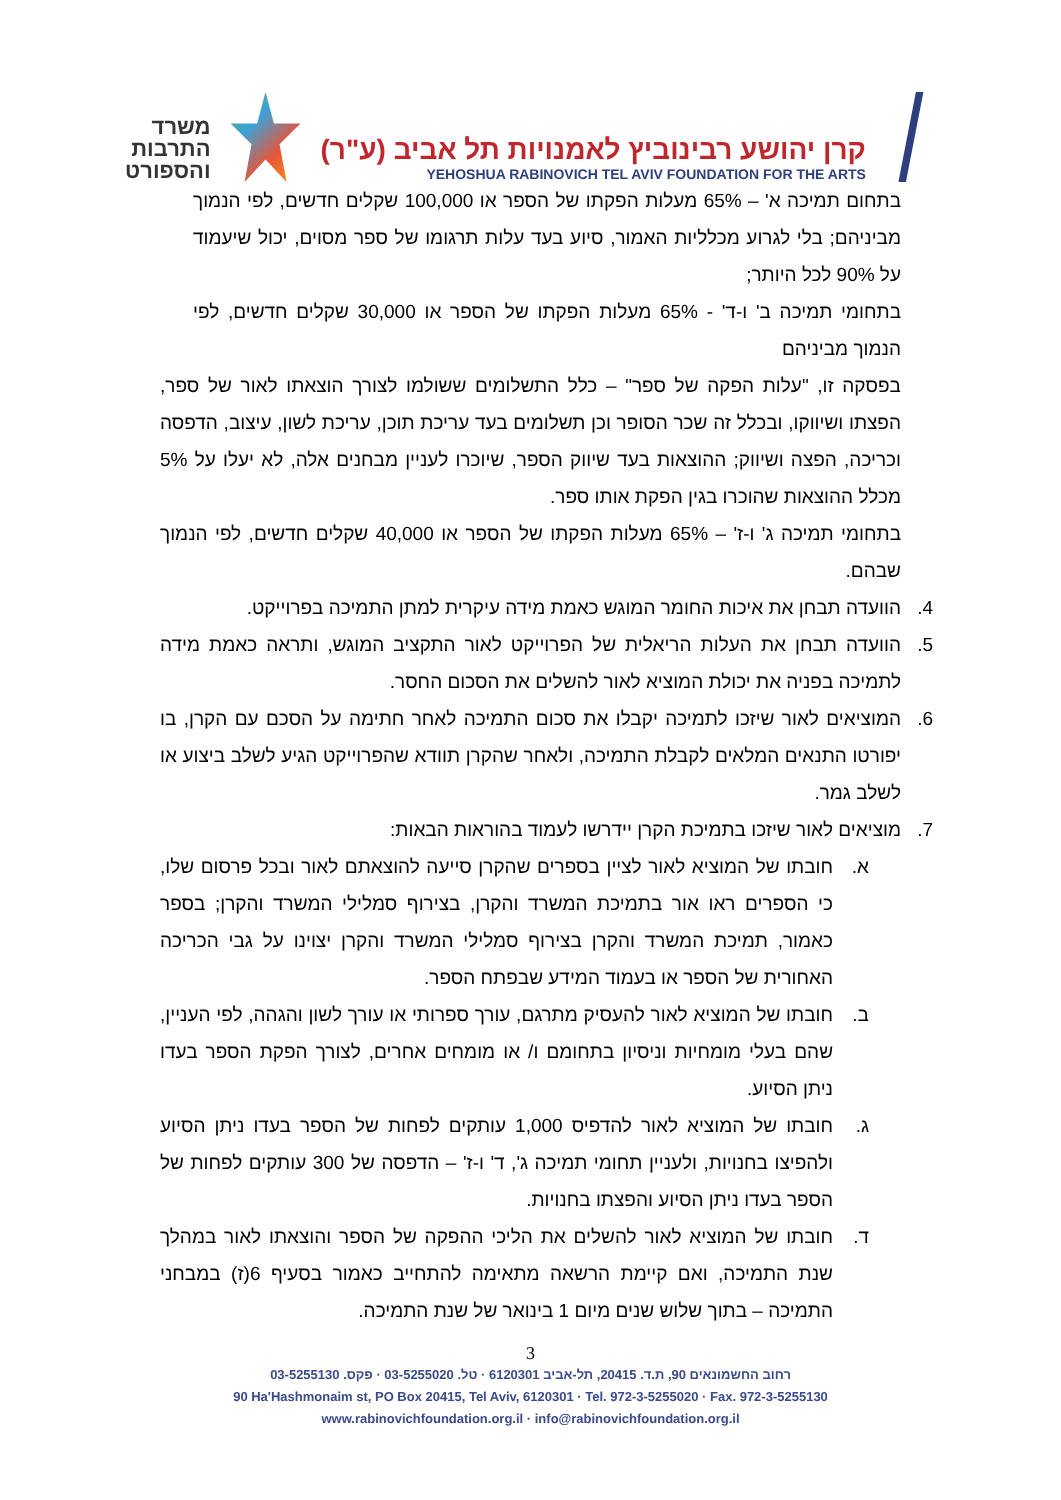משרד
התרבות
והספורט
קרן יהושע רבינוביץ לאמנויות תל אביב (ע"ר)
YEHOSHUA RABINOVICH TEL AVIV FOUNDATION FOR THE ARTS
בתחום תמיכה א' – 65% מעלות הפקתו של הספר או 100,000 שקלים חדשים, לפי הנמוך מביניהם; בלי לגרוע מכלליות האמור, סיוע בעד עלות תרגומו של ספר מסוים, יכול שיעמוד על 90% לכל היותר;
בתחומי תמיכה ב' ו-ד' - 65% מעלות הפקתו של הספר או 30,000 שקלים חדשים, לפי הנמוך מביניהם
בפסקה זו, "עלות הפקה של ספר" – כלל התשלומים ששולמו לצורך הוצאתו לאור של ספר, הפצתו ושיווקו, ובכלל זה שכר הסופר וכן תשלומים בעד עריכת תוכן, עריכת לשון, עיצוב, הדפסה וכריכה, הפצה ושיווק; ההוצאות בעד שיווק הספר, שיוכרו לעניין מבחנים אלה, לא יעלו על 5% מכלל ההוצאות שהוכרו בגין הפקת אותו ספר.
בתחומי תמיכה ג' ו-ז' – 65% מעלות הפקתו של הספר או 40,000 שקלים חדשים, לפי הנמוך שבהם.
4. הוועדה תבחן את איכות החומר המוגש כאמת מידה עיקרית למתן התמיכה בפרוייקט.
5. הוועדה תבחן את העלות הריאלית של הפרוייקט לאור התקציב המוגש, ותראה כאמת מידה לתמיכה בפניה את יכולת המוציא לאור להשלים את הסכום החסר.
6. המוציאים לאור שיזכו לתמיכה יקבלו את סכום התמיכה לאחר חתימה על הסכם עם הקרן, בו יפורטו התנאים המלאים לקבלת התמיכה, ולאחר שהקרן תוודא שהפרוייקט הגיע לשלב ביצוע או לשלב גמר.
7. מוציאים לאור שיזכו בתמיכת הקרן יידרשו לעמוד בהוראות הבאות:
א. חובתו של המוציא לאור לציין בספרים שהקרן סייעה להוצאתם לאור ובכל פרסום שלו, כי הספרים ראו אור בתמיכת המשרד והקרן, בצירוף סמלילי המשרד והקרן; בספר כאמור, תמיכת המשרד והקרן בצירוף סמלילי המשרד והקרן יצוינו על גבי הכריכה האחורית של הספר או בעמוד המידע שבפתח הספר.
ב. חובתו של המוציא לאור להעסיק מתרגם, עורך ספרותי או עורך לשון והגהה, לפי העניין, שהם בעלי מומחיות וניסיון בתחומם ו/ או מומחים אחרים, לצורך הפקת הספר בעדו ניתן הסיוע.
ג. חובתו של המוציא לאור להדפיס 1,000 עותקים לפחות של הספר בעדו ניתן הסיוע ולהפיצו בחנויות, ולעניין תחומי תמיכה ג', ד' ו-ז' – הדפסה של 300 עותקים לפחות של הספר בעדו ניתן הסיוע והפצתו בחנויות.
ד. חובתו של המוציא לאור להשלים את הליכי ההפקה של הספר והוצאתו לאור במהלך שנת התמיכה, ואם קיימת הרשאה מתאימה להתחייב כאמור בסעיף 6(ז) במבחני התמיכה – בתוך שלוש שנים מיום 1 בינואר של שנת התמיכה.
3
רחוב החשמונאים 90, ת.ד. 20415, תל-אביב 6120301 · טל. 03-5255020 · פקס. 03-5255130
90 Ha'Hashmonaim st, PO Box 20415, Tel Aviv, 6120301 · Tel. 972-3-5255020 · Fax. 972-3-5255130
www.rabinovichfoundation.org.il · info@rabinovichfoundation.org.il